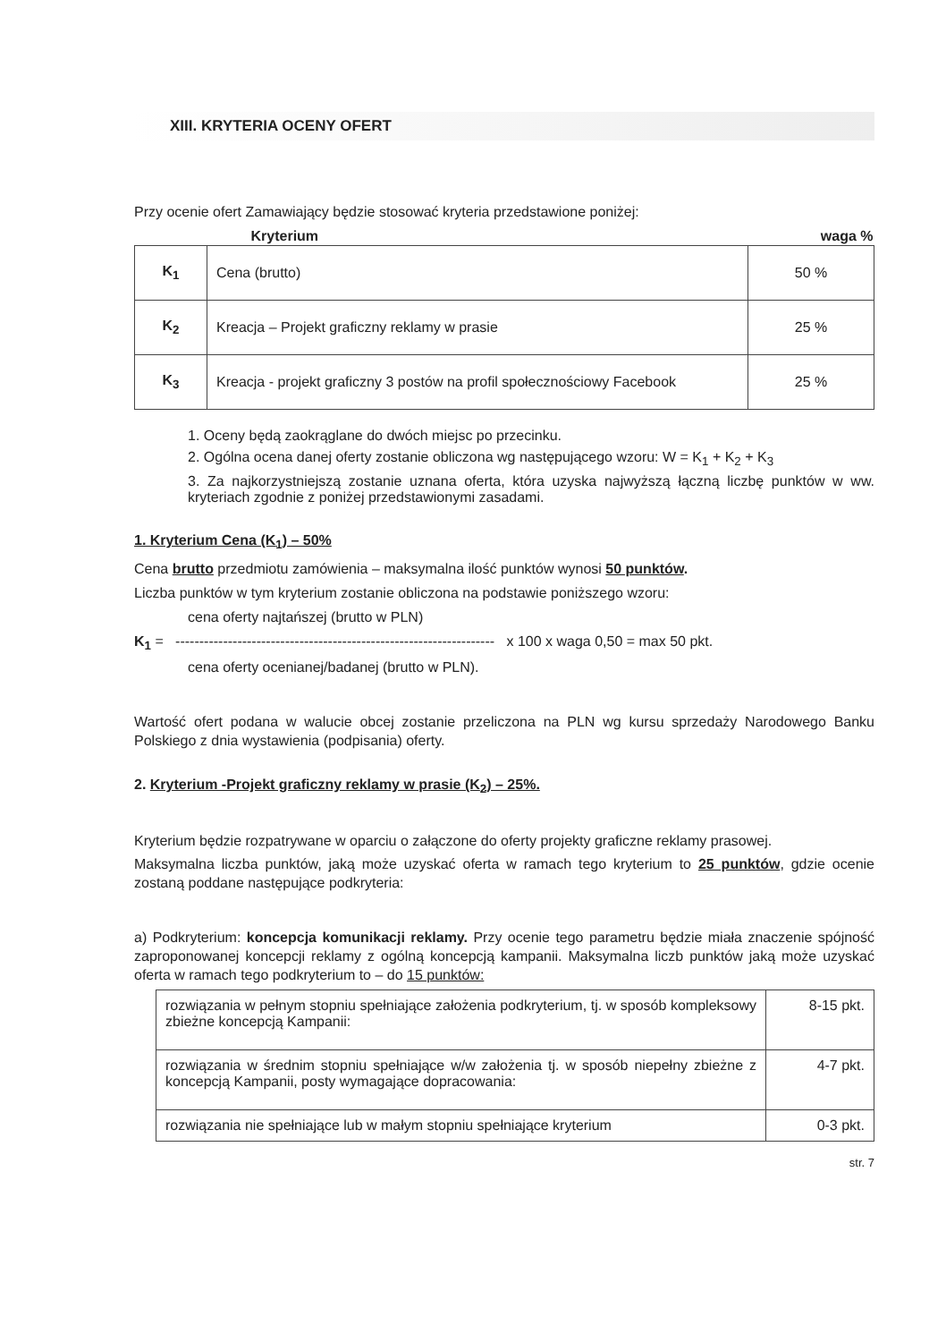XIII. KRYTERIA OCENY OFERT
Przy ocenie ofert Zamawiający będzie stosować kryteria przedstawione poniżej:
| Kryterium | | waga % |
| --- | --- | --- |
| K<sub>1</sub> | Cena (brutto) | 50 % |
| K<sub>2</sub> | Kreacja – Projekt graficzny reklamy w prasie | 25 % |
| K<sub>3</sub> | Kreacja - projekt graficzny 3 postów na profil społecznościowy Facebook | 25 % |
1. Oceny będą zaokrąglane do dwóch miejsc po przecinku.
2. Ogólna ocena danej oferty zostanie obliczona wg następującego wzoru: W = K<sub>1</sub> + K<sub>2</sub> + K<sub>3</sub>
3. Za najkorzystniejszą zostanie uznana oferta, która uzyska najwyższą łączną liczbę punktów w ww. kryteriach zgodnie z poniżej przedstawionymi zasadami.
1. Kryterium Cena (K<sub>1</sub>) – 50%
Cena brutto przedmiotu zamówienia – maksymalna ilość punktów wynosi 50 punktów.
Liczba punktów w tym kryterium zostanie obliczona na podstawie poniższego wzoru:
cena oferty najtańszej (brutto w PLN)
K<sub>1</sub> = ------------------------------------------------------------------- x 100 x waga 0,50 = max 50 pkt.
cena oferty ocenianej/badanej (brutto w PLN).
Wartość ofert podana w walucie obcej zostanie przeliczona na PLN wg kursu sprzedaży Narodowego Banku Polskiego z dnia wystawienia (podpisania) oferty.
2. Kryterium -Projekt graficzny reklamy w prasie (K<sub>2</sub>) – 25%.
Kryterium będzie rozpatrywane w oparciu o załączone do oferty projekty graficzne reklamy prasowej.
Maksymalna liczba punktów, jaką może uzyskać oferta w ramach tego kryterium to 25 punktów, gdzie ocenie zostaną poddane następujące podkryteria:
a) Podkryterium: koncepcja komunikacji reklamy. Przy ocenie tego parametru będzie miała znaczenie spójność zaproponowanej koncepcji reklamy z ogólną koncepcją kampanii. Maksymalna liczb punktów jaką może uzyskać oferta w ramach tego podkryterium to – do 15 punktów:
| rozwiązania w pełnym stopniu spełniające założenia podkryterium, tj. w sposób kompleksowy zbieżne koncepcją Kampanii: | 8-15 pkt. |
| rozwiązania w średnim stopniu spełniające w/w założenia tj. w sposób niepełny zbieżne z koncepcją Kampanii, posty wymagające dopracowania: | 4-7 pkt. |
| rozwiązania nie spełniające lub w małym stopniu spełniające kryterium | 0-3 pkt. |
str. 7